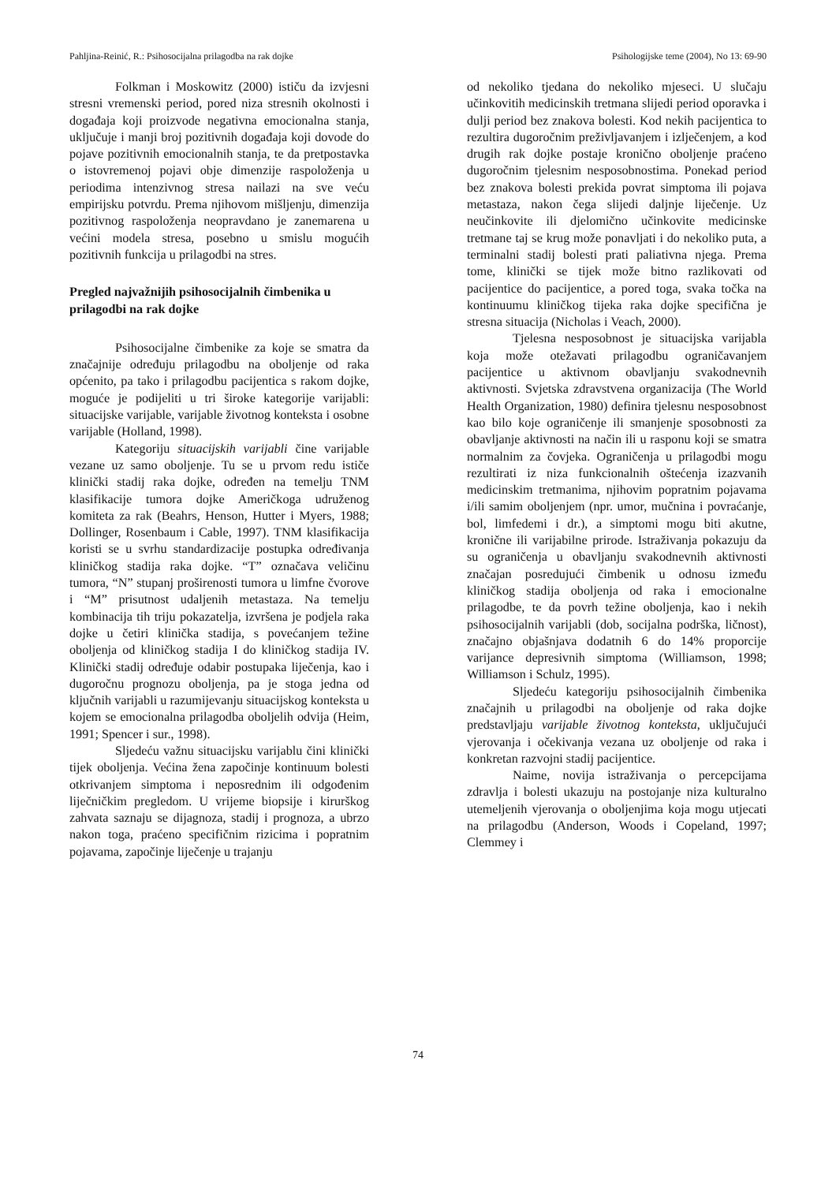Pahljina-Reinić, R.: Psihosocijalna prilagodba na rak dojke Psihologijske teme (2004), No 13: 69-90
Folkman i Moskowitz (2000) ističu da izvjesni stresni vremenski period, pored niza stresnih okolnosti i događaja koji proizvode negativna emocionalna stanja, uključuje i manji broj pozitivnih događaja koji dovode do pojave pozitivnih emocionalnih stanja, te da pretpostavka o istovremenoj pojavi obje dimenzije raspoloženja u periodima intenzivnog stresa nailazi na sve veću empirijsku potvrdu. Prema njihovom mišljenju, dimenzija pozitivnog raspoloženja neopravdano je zanemarena u većini modela stresa, posebno u smislu mogućih pozitivnih funkcija u prilagodbi na stres.
Pregled najvažnijih psihosocijalnih čimbenika u prilagodbi na rak dojke
Psihosocijalne čimbenike za koje se smatra da značajnije određuju prilagodbu na oboljenje od raka općenito, pa tako i prilagodbu pacijentica s rakom dojke, moguće je podijeliti u tri široke kategorije varijabli: situacijske varijable, varijable životnog konteksta i osobne varijable (Holland, 1998).
Kategoriju situacijskih varijabli čine varijable vezane uz samo oboljenje. Tu se u prvom redu ističe klinički stadij raka dojke, određen na temelju TNM klasifikacije tumora dojke Američkoga udruženog komiteta za rak (Beahrs, Henson, Hutter i Myers, 1988; Dollinger, Rosenbaum i Cable, 1997). TNM klasifikacija koristi se u svrhu standardizacije postupka određivanja kliničkog stadija raka dojke. “T” označava veličinu tumora, “N” stupanj proširenosti tumora u limfne čvorove i “M” prisutnost udaljenih metastaza. Na temelju kombinacija tih triju pokazatelja, izvršena je podjela raka dojke u četiri klinička stadija, s povećanjem težine oboljenja od kliničkog stadija I do kliničkog stadija IV. Klinički stadij određuje odabir postupaka liječenja, kao i dugoročnu prognozu oboljenja, pa je stoga jedna od ključnih varijabli u razumijevanju situacijskog konteksta u kojem se emocionalna prilagodba oboljelih odvija (Heim, 1991; Spencer i sur., 1998).
Sljedeću važnu situacijsku varijablu čini klinički tijek oboljenja. Većina žena započinje kontinuum bolesti otkrivanjem simptoma i neposrednim ili odgođenim liječničkim pregledom. U vrijeme biopsije i kirurškog zahvata saznaju se dijagnoza, stadij i prognoza, a ubrzo nakon toga, praćeno specifičnim rizicima i popratnim pojavama, započinje liječenje u trajanju
od nekoliko tjedana do nekoliko mjeseci. U slučaju učinkovitih medicinskih tretmana slijedi period oporavka i dulji period bez znakova bolesti. Kod nekih pacijentica to rezultira dugoročnim preživljavanjem i izlječenjem, a kod drugih rak dojke postaje kronično oboljenje praćeno dugoročnim tjelesnim nesposobnostima. Ponekad period bez znakova bolesti prekida povrat simptoma ili pojava metastaza, nakon čega slijedi daljnje liječenje. Uz neučinkovite ili djelomično učinkovite medicinske tretmane taj se krug može ponavljati i do nekoliko puta, a terminalni stadij bolesti prati paliativna njega. Prema tome, klinički se tijek može bitno razlikovati od pacijentice do pacijentice, a pored toga, svaka točka na kontinuumu kliničkog tijeka raka dojke specifična je stresna situacija (Nicholas i Veach, 2000).
Tjelesna nesposobnost je situacijska varijabla koja može otežavati prilagodbu ograničavanjem pacijentice u aktivnom obavljanju svakodnevnih aktivnosti. Svjetska zdravstvena organizacija (The World Health Organization, 1980) definira tjelesnu nesposobnost kao bilo koje ograničenje ili smanjenje sposobnosti za obavljanje aktivnosti na način ili u rasponu koji se smatra normalnim za čovjeka. Ograničenja u prilagodbi mogu rezultirati iz niza funkcionalnih oštećenja izazvanih medicinskim tretmanima, njihovim popratnim pojavama i/ili samim oboljenjem (npr. umor, mučnina i povraćanje, bol, limfedemi i dr.), a simptomi mogu biti akutne, kronične ili varijabilne prirode. Istraživanja pokazuju da su ograničenja u obavljanju svakodnevnih aktivnosti značajan posredujući čimbenik u odnosu između kliničkog stadija oboljenja od raka i emocionalne prilagodbe, te da povrh težine oboljenja, kao i nekih psihosocijalnih varijabli (dob, socijalna podrška, ličnost), značajno objašnjava dodatnih 6 do 14% proporcije varijance depresivnih simptoma (Williamson, 1998; Williamson i Schulz, 1995).
Sljedeću kategoriju psihosocijalnih čimbenika značajnih u prilagodbi na oboljenje od raka dojke predstavljaju varijable životnog konteksta, uključujući vjerovanja i očekivanja vezana uz oboljenje od raka i konkretan razvojni stadij pacijentice.
Naime, novija istraživanja o percepcijama zdravlja i bolesti ukazuju na postojanje niza kulturalno utemeljenih vjerovanja o oboljenjima koja mogu utjecati na prilagodbu (Anderson, Woods i Copeland, 1997; Clemmey i
74